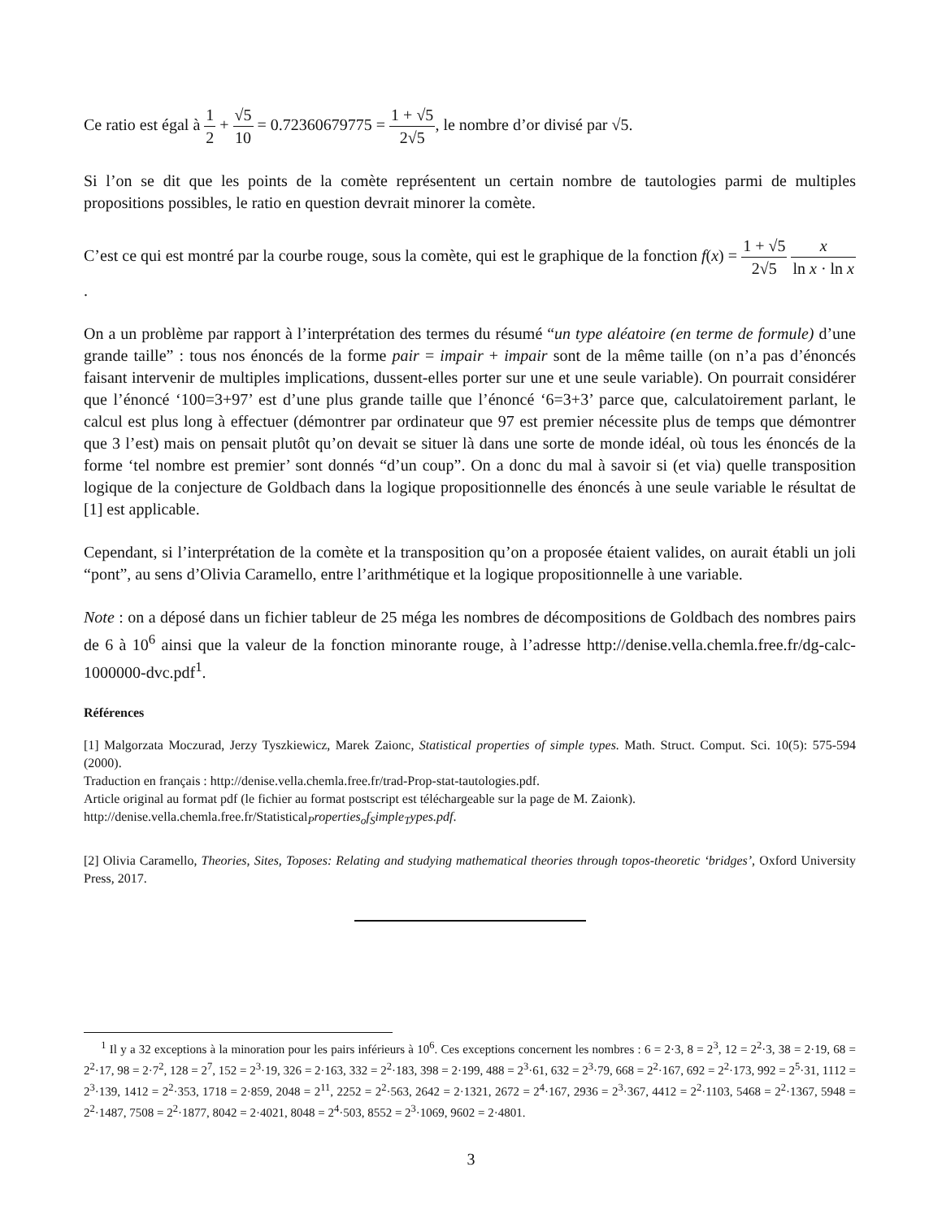Ce ratio est égal à 1 2 + √5 10 = 0.72360679775 = 1 + √5 2√5, le nombre d’or divisé par √5.
Si l’on se dit que les points de la comète représentent un certain nombre de tautologies parmi de multiples propositions possibles, le ratio en question devrait minorer la comète.
C’est ce qui est montré par la courbe rouge, sous la comète, qui est le graphique de la fonction f(x) = 1 + √5 2√5 x ln x · ln x.
On a un problème par rapport à l’interprétation des termes du résumé “un type aléatoire (en terme de formule) d’une grande taille” : tous nos énoncés de la forme pair = impair + impair sont de la même taille (on n’a pas d’énoncés faisant intervenir de multiples implications, dussent-elles porter sur une et une seule variable). On pourrait considérer que l’énoncé ‘100=3+97’ est d’une plus grande taille que l’énoncé ‘6=3+3’ parce que, calculatoirement parlant, le calcul est plus long à effectuer (démontrer par ordinateur que 97 est premier nécessite plus de temps que démontrer que 3 l’est) mais on pensait plutôt qu’on devait se situer là dans une sorte de monde idéal, où tous les énoncés de la forme ‘tel nombre est premier’ sont donnés “d’un coup”. On a donc du mal à savoir si (et via) quelle transposition logique de la conjecture de Goldbach dans la logique propositionnelle des énoncés à une seule variable le résultat de [1] est applicable.
Cependant, si l’interprétation de la comète et la transposition qu’on a proposée étaient valides, on aurait établi un joli “pont”, au sens d’Olivia Caramello, entre l’arithmétique et la logique propositionnelle à une variable.
Note : on a déposé dans un fichier tableur de 25 méga les nombres de décompositions de Goldbach des nombres pairs de 6 à 10<sup>6</sup> ainsi que la valeur de la fonction minorante rouge, à l’adresse http://denise.vella.chemla.free.fr/dg-calc-1000000-dvc.pdf<sup>1</sup>.
Références
[1] Malgorzata Moczurad, Jerzy Tyszkiewicz, Marek Zaionc, Statistical properties of simple types. Math. Struct. Comput. Sci. 10(5): 575-594 (2000).
Traduction en français : http://denise.vella.chemla.free.fr/trad-Prop-stat-tautologies.pdf.
Article original au format pdf (le fichier au format postscript est téléchargeable sur la page de M. Zaionk).
http://denise.vella.chemla.free.fr/Statistical<sub>P</sub>roperties<sub>o</sub>f<sub>S</sub>imple<sub>T</sub>ypes.pdf.
[2] Olivia Caramello, Theories, Sites, Toposes: Relating and studying mathematical theories through topos-theoretic ‘bridges’, Oxford University Press, 2017.
<sup>1</sup> Il y a 32 exceptions à la minoration pour les pairs inférieurs à 10<sup>6</sup>. Ces exceptions concernent les nombres : 6 = 2·3, 8 = 2<sup>3</sup>, 12 = 2<sup>2</sup>·3, 38 = 2·19, 68 = 2<sup>2</sup>·17, 98 = 2·7<sup>2</sup>, 128 = 2<sup>7</sup>, 152 = 2<sup>3</sup>·19, 326 = 2·163, 332 = 2<sup>2</sup>·183, 398 = 2·199, 488 = 2<sup>3</sup>·61, 632 = 2<sup>3</sup>·79, 668 = 2<sup>2</sup>·167, 692 = 2<sup>2</sup>·173, 992 = 2<sup>5</sup>·31, 1112 = 2<sup>3</sup>·139, 1412 = 2<sup>2</sup>·353, 1718 = 2·859, 2048 = 2<sup>11</sup>, 2252 = 2<sup>2</sup>·563, 2642 = 2·1321, 2672 = 2<sup>4</sup>·167, 2936 = 2<sup>3</sup>·367, 4412 = 2<sup>2</sup>·1103, 5468 = 2<sup>2</sup>·1367, 5948 = 2<sup>2</sup>·1487, 7508 = 2<sup>2</sup>·1877, 8042 = 2·4021, 8048 = 2<sup>4</sup>·503, 8552 = 2<sup>3</sup>·1069, 9602 = 2·4801.
3